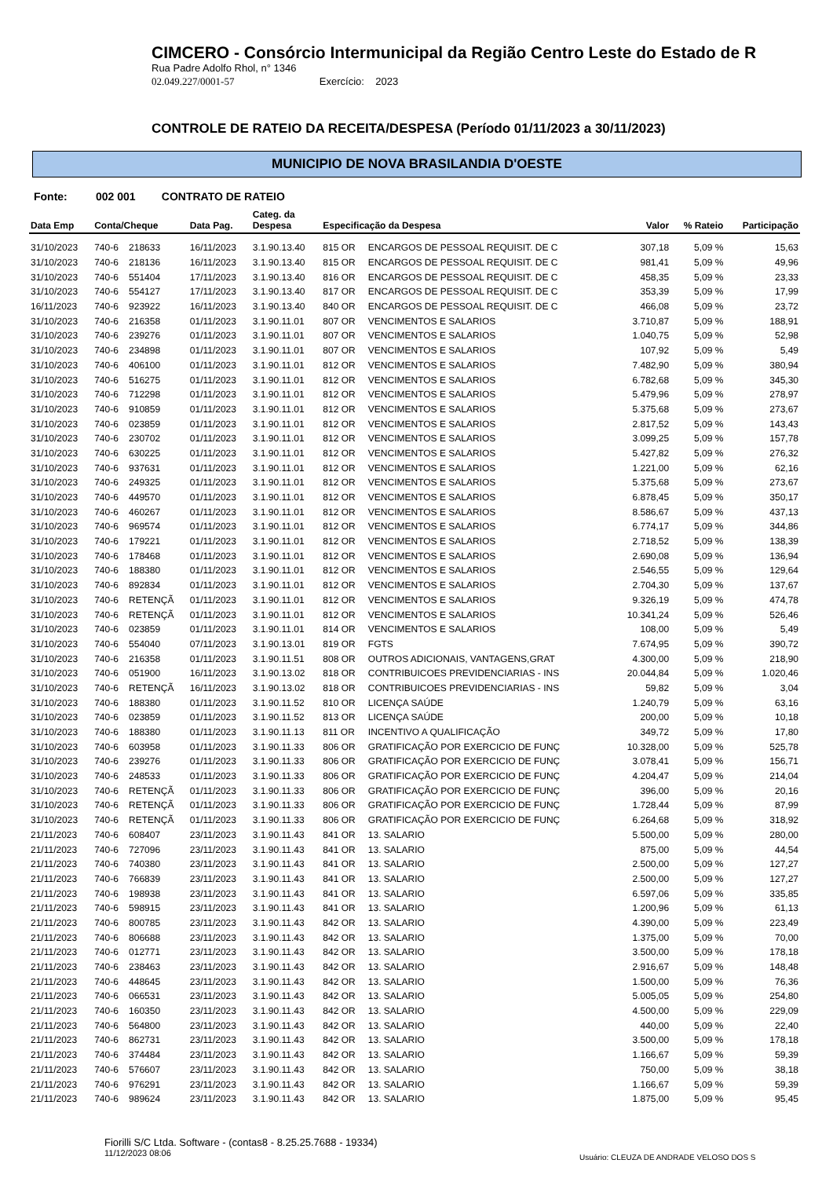CIMCERO - Consórcio Intermunicipal da Região Centro Leste do Estado de R
Rua Padre Adolfo Rhol, n° 1346
02.049.227/0001-57 Exercício: 2023
CONTROLE DE RATEIO DA RECEITA/DESPESA (Período 01/11/2023 a 30/11/2023)
MUNICIPIO DE NOVA BRASILANDIA D'OESTE
Fonte: 002 001 CONTRATO DE RATEIO
| Data Emp | Conta/Cheque | | Data Pag. | Categ. da Despesa | Especificação da Despesa | | Valor | % Rateio | Participação |
| --- | --- | --- | --- | --- | --- | --- | --- | --- | --- |
| 31/10/2023 | 740-6 | 218633 | 16/11/2023 | 3.1.90.13.40 | 815 OR | ENCARGOS DE PESSOAL REQUISIT. DE C | 307,18 | 5,09 % | 15,63 |
| 31/10/2023 | 740-6 | 218136 | 16/11/2023 | 3.1.90.13.40 | 815 OR | ENCARGOS DE PESSOAL REQUISIT. DE C | 981,41 | 5,09 % | 49,96 |
| 31/10/2023 | 740-6 | 551404 | 17/11/2023 | 3.1.90.13.40 | 816 OR | ENCARGOS DE PESSOAL REQUISIT. DE C | 458,35 | 5,09 % | 23,33 |
| 31/10/2023 | 740-6 | 554127 | 17/11/2023 | 3.1.90.13.40 | 817 OR | ENCARGOS DE PESSOAL REQUISIT. DE C | 353,39 | 5,09 % | 17,99 |
| 16/11/2023 | 740-6 | 923922 | 16/11/2023 | 3.1.90.13.40 | 840 OR | ENCARGOS DE PESSOAL REQUISIT. DE C | 466,08 | 5,09 % | 23,72 |
| 31/10/2023 | 740-6 | 216358 | 01/11/2023 | 3.1.90.11.01 | 807 OR | VENCIMENTOS E SALARIOS | 3.710,87 | 5,09 % | 188,91 |
| 31/10/2023 | 740-6 | 239276 | 01/11/2023 | 3.1.90.11.01 | 807 OR | VENCIMENTOS E SALARIOS | 1.040,75 | 5,09 % | 52,98 |
| 31/10/2023 | 740-6 | 234898 | 01/11/2023 | 3.1.90.11.01 | 807 OR | VENCIMENTOS E SALARIOS | 107,92 | 5,09 % | 5,49 |
| 31/10/2023 | 740-6 | 406100 | 01/11/2023 | 3.1.90.11.01 | 812 OR | VENCIMENTOS E SALARIOS | 7.482,90 | 5,09 % | 380,94 |
| 31/10/2023 | 740-6 | 516275 | 01/11/2023 | 3.1.90.11.01 | 812 OR | VENCIMENTOS E SALARIOS | 6.782,68 | 5,09 % | 345,30 |
| 31/10/2023 | 740-6 | 712298 | 01/11/2023 | 3.1.90.11.01 | 812 OR | VENCIMENTOS E SALARIOS | 5.479,96 | 5,09 % | 278,97 |
| 31/10/2023 | 740-6 | 910859 | 01/11/2023 | 3.1.90.11.01 | 812 OR | VENCIMENTOS E SALARIOS | 5.375,68 | 5,09 % | 273,67 |
| 31/10/2023 | 740-6 | 023859 | 01/11/2023 | 3.1.90.11.01 | 812 OR | VENCIMENTOS E SALARIOS | 2.817,52 | 5,09 % | 143,43 |
| 31/10/2023 | 740-6 | 230702 | 01/11/2023 | 3.1.90.11.01 | 812 OR | VENCIMENTOS E SALARIOS | 3.099,25 | 5,09 % | 157,78 |
| 31/10/2023 | 740-6 | 630225 | 01/11/2023 | 3.1.90.11.01 | 812 OR | VENCIMENTOS E SALARIOS | 5.427,82 | 5,09 % | 276,32 |
| 31/10/2023 | 740-6 | 937631 | 01/11/2023 | 3.1.90.11.01 | 812 OR | VENCIMENTOS E SALARIOS | 1.221,00 | 5,09 % | 62,16 |
| 31/10/2023 | 740-6 | 249325 | 01/11/2023 | 3.1.90.11.01 | 812 OR | VENCIMENTOS E SALARIOS | 5.375,68 | 5,09 % | 273,67 |
| 31/10/2023 | 740-6 | 449570 | 01/11/2023 | 3.1.90.11.01 | 812 OR | VENCIMENTOS E SALARIOS | 6.878,45 | 5,09 % | 350,17 |
| 31/10/2023 | 740-6 | 460267 | 01/11/2023 | 3.1.90.11.01 | 812 OR | VENCIMENTOS E SALARIOS | 8.586,67 | 5,09 % | 437,13 |
| 31/10/2023 | 740-6 | 969574 | 01/11/2023 | 3.1.90.11.01 | 812 OR | VENCIMENTOS E SALARIOS | 6.774,17 | 5,09 % | 344,86 |
| 31/10/2023 | 740-6 | 179221 | 01/11/2023 | 3.1.90.11.01 | 812 OR | VENCIMENTOS E SALARIOS | 2.718,52 | 5,09 % | 138,39 |
| 31/10/2023 | 740-6 | 178468 | 01/11/2023 | 3.1.90.11.01 | 812 OR | VENCIMENTOS E SALARIOS | 2.690,08 | 5,09 % | 136,94 |
| 31/10/2023 | 740-6 | 188380 | 01/11/2023 | 3.1.90.11.01 | 812 OR | VENCIMENTOS E SALARIOS | 2.546,55 | 5,09 % | 129,64 |
| 31/10/2023 | 740-6 | 892834 | 01/11/2023 | 3.1.90.11.01 | 812 OR | VENCIMENTOS E SALARIOS | 2.704,30 | 5,09 % | 137,67 |
| 31/10/2023 | 740-6 | RETENÇÃ | 01/11/2023 | 3.1.90.11.01 | 812 OR | VENCIMENTOS E SALARIOS | 9.326,19 | 5,09 % | 474,78 |
| 31/10/2023 | 740-6 | RETENÇÃ | 01/11/2023 | 3.1.90.11.01 | 812 OR | VENCIMENTOS E SALARIOS | 10.341,24 | 5,09 % | 526,46 |
| 31/10/2023 | 740-6 | 023859 | 01/11/2023 | 3.1.90.11.01 | 814 OR | VENCIMENTOS E SALARIOS | 108,00 | 5,09 % | 5,49 |
| 31/10/2023 | 740-6 | 554040 | 07/11/2023 | 3.1.90.13.01 | 819 OR | FGTS | 7.674,95 | 5,09 % | 390,72 |
| 31/10/2023 | 740-6 | 216358 | 01/11/2023 | 3.1.90.11.51 | 808 OR | OUTROS ADICIONAIS, VANTAGENS,GRAT | 4.300,00 | 5,09 % | 218,90 |
| 31/10/2023 | 740-6 | 051900 | 16/11/2023 | 3.1.90.13.02 | 818 OR | CONTRIBUICOES PREVIDENCIARIAS - INS | 20.044,84 | 5,09 % | 1.020,46 |
| 31/10/2023 | 740-6 | RETENÇÃ | 16/11/2023 | 3.1.90.13.02 | 818 OR | CONTRIBUICOES PREVIDENCIARIAS - INS | 59,82 | 5,09 % | 3,04 |
| 31/10/2023 | 740-6 | 188380 | 01/11/2023 | 3.1.90.11.52 | 810 OR | LICENÇA SAÚDE | 1.240,79 | 5,09 % | 63,16 |
| 31/10/2023 | 740-6 | 023859 | 01/11/2023 | 3.1.90.11.52 | 813 OR | LICENÇA SAÚDE | 200,00 | 5,09 % | 10,18 |
| 31/10/2023 | 740-6 | 188380 | 01/11/2023 | 3.1.90.11.13 | 811 OR | INCENTIVO A QUALIFICAÇÃO | 349,72 | 5,09 % | 17,80 |
| 31/10/2023 | 740-6 | 603958 | 01/11/2023 | 3.1.90.11.33 | 806 OR | GRATIFICAÇÃO POR EXERCICIO DE FUNÇ | 10.328,00 | 5,09 % | 525,78 |
| 31/10/2023 | 740-6 | 239276 | 01/11/2023 | 3.1.90.11.33 | 806 OR | GRATIFICAÇÃO POR EXERCICIO DE FUNÇ | 3.078,41 | 5,09 % | 156,71 |
| 31/10/2023 | 740-6 | 248533 | 01/11/2023 | 3.1.90.11.33 | 806 OR | GRATIFICAÇÃO POR EXERCICIO DE FUNÇ | 4.204,47 | 5,09 % | 214,04 |
| 31/10/2023 | 740-6 | RETENÇÃ | 01/11/2023 | 3.1.90.11.33 | 806 OR | GRATIFICAÇÃO POR EXERCICIO DE FUNÇ | 396,00 | 5,09 % | 20,16 |
| 31/10/2023 | 740-6 | RETENÇÃ | 01/11/2023 | 3.1.90.11.33 | 806 OR | GRATIFICAÇÃO POR EXERCICIO DE FUNÇ | 1.728,44 | 5,09 % | 87,99 |
| 31/10/2023 | 740-6 | RETENÇÃ | 01/11/2023 | 3.1.90.11.33 | 806 OR | GRATIFICAÇÃO POR EXERCICIO DE FUNÇ | 6.264,68 | 5,09 % | 318,92 |
| 21/11/2023 | 740-6 | 608407 | 23/11/2023 | 3.1.90.11.43 | 841 OR | 13. SALARIO | 5.500,00 | 5,09 % | 280,00 |
| 21/11/2023 | 740-6 | 727096 | 23/11/2023 | 3.1.90.11.43 | 841 OR | 13. SALARIO | 875,00 | 5,09 % | 44,54 |
| 21/11/2023 | 740-6 | 740380 | 23/11/2023 | 3.1.90.11.43 | 841 OR | 13. SALARIO | 2.500,00 | 5,09 % | 127,27 |
| 21/11/2023 | 740-6 | 766839 | 23/11/2023 | 3.1.90.11.43 | 841 OR | 13. SALARIO | 2.500,00 | 5,09 % | 127,27 |
| 21/11/2023 | 740-6 | 198938 | 23/11/2023 | 3.1.90.11.43 | 841 OR | 13. SALARIO | 6.597,06 | 5,09 % | 335,85 |
| 21/11/2023 | 740-6 | 598915 | 23/11/2023 | 3.1.90.11.43 | 841 OR | 13. SALARIO | 1.200,96 | 5,09 % | 61,13 |
| 21/11/2023 | 740-6 | 800785 | 23/11/2023 | 3.1.90.11.43 | 842 OR | 13. SALARIO | 4.390,00 | 5,09 % | 223,49 |
| 21/11/2023 | 740-6 | 806688 | 23/11/2023 | 3.1.90.11.43 | 842 OR | 13. SALARIO | 1.375,00 | 5,09 % | 70,00 |
| 21/11/2023 | 740-6 | 012771 | 23/11/2023 | 3.1.90.11.43 | 842 OR | 13. SALARIO | 3.500,00 | 5,09 % | 178,18 |
| 21/11/2023 | 740-6 | 238463 | 23/11/2023 | 3.1.90.11.43 | 842 OR | 13. SALARIO | 2.916,67 | 5,09 % | 148,48 |
| 21/11/2023 | 740-6 | 448645 | 23/11/2023 | 3.1.90.11.43 | 842 OR | 13. SALARIO | 1.500,00 | 5,09 % | 76,36 |
| 21/11/2023 | 740-6 | 066531 | 23/11/2023 | 3.1.90.11.43 | 842 OR | 13. SALARIO | 5.005,05 | 5,09 % | 254,80 |
| 21/11/2023 | 740-6 | 160350 | 23/11/2023 | 3.1.90.11.43 | 842 OR | 13. SALARIO | 4.500,00 | 5,09 % | 229,09 |
| 21/11/2023 | 740-6 | 564800 | 23/11/2023 | 3.1.90.11.43 | 842 OR | 13. SALARIO | 440,00 | 5,09 % | 22,40 |
| 21/11/2023 | 740-6 | 862731 | 23/11/2023 | 3.1.90.11.43 | 842 OR | 13. SALARIO | 3.500,00 | 5,09 % | 178,18 |
| 21/11/2023 | 740-6 | 374484 | 23/11/2023 | 3.1.90.11.43 | 842 OR | 13. SALARIO | 1.166,67 | 5,09 % | 59,39 |
| 21/11/2023 | 740-6 | 576607 | 23/11/2023 | 3.1.90.11.43 | 842 OR | 13. SALARIO | 750,00 | 5,09 % | 38,18 |
| 21/11/2023 | 740-6 | 976291 | 23/11/2023 | 3.1.90.11.43 | 842 OR | 13. SALARIO | 1.166,67 | 5,09 % | 59,39 |
| 21/11/2023 | 740-6 | 989624 | 23/11/2023 | 3.1.90.11.43 | 842 OR | 13. SALARIO | 1.875,00 | 5,09 % | 95,45 |
Fiorilli S/C Ltda. Software - (contas8 - 8.25.25.7688 - 19334)
11/12/2023 08:06
Usuário: CLEUZA DE ANDRADE VELOSO DOS S